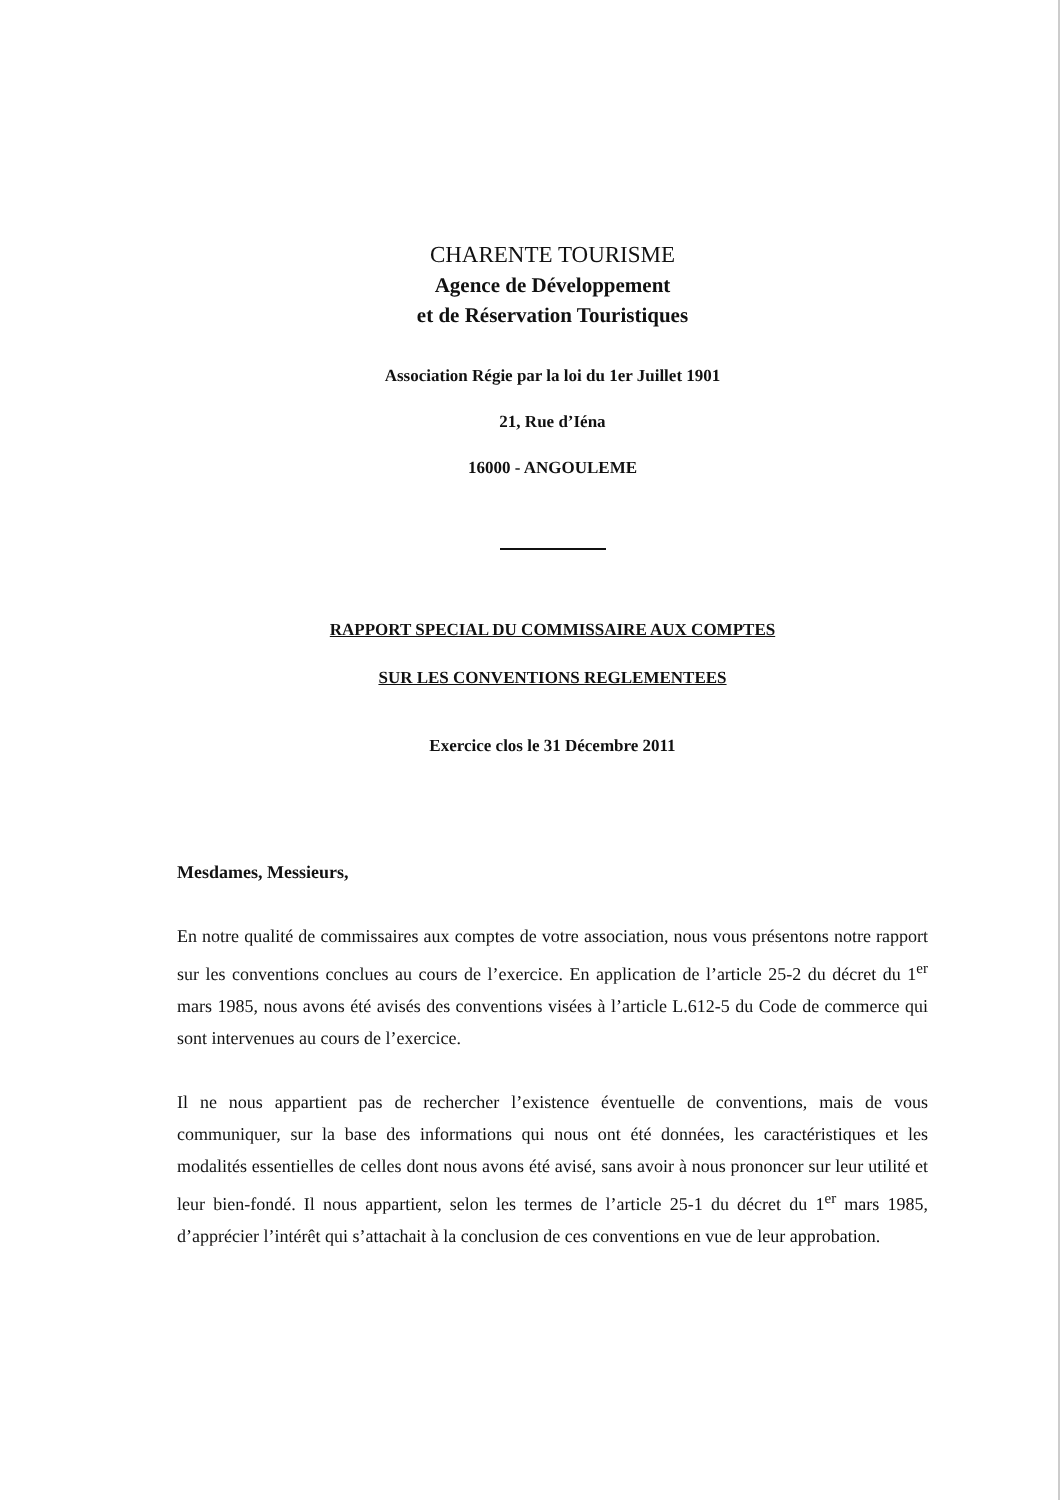CHARENTE TOURISME
Agence de Développement
et de Réservation Touristiques
Association Régie par la loi du 1er Juillet 1901
21, Rue d’Iéna
16000 - ANGOULEME
RAPPORT SPECIAL DU COMMISSAIRE AUX COMPTES
SUR LES CONVENTIONS REGLEMENTEES
Exercice clos le 31 Décembre 2011
Mesdames, Messieurs,
En notre qualité de commissaires aux comptes de votre association, nous vous présentons notre rapport sur les conventions conclues au cours de l’exercice. En application de l’article 25-2 du décret du 1<sup>er</sup> mars 1985, nous avons été avisés des conventions visées à l’article L.612-5 du Code de commerce qui sont intervenues au cours de l’exercice.
Il ne nous appartient pas de rechercher l’existence éventuelle de conventions, mais de vous communiquer, sur la base des informations qui nous ont été données, les caractéristiques et les modalités essentielles de celles dont nous avons été avisé, sans avoir à nous prononcer sur leur utilité et leur bien-fondé. Il nous appartient, selon les termes de l’article 25-1 du décret du 1<sup>er</sup> mars 1985, d’apprécier l’intérêt qui s’attachait à la conclusion de ces conventions en vue de leur approbation.